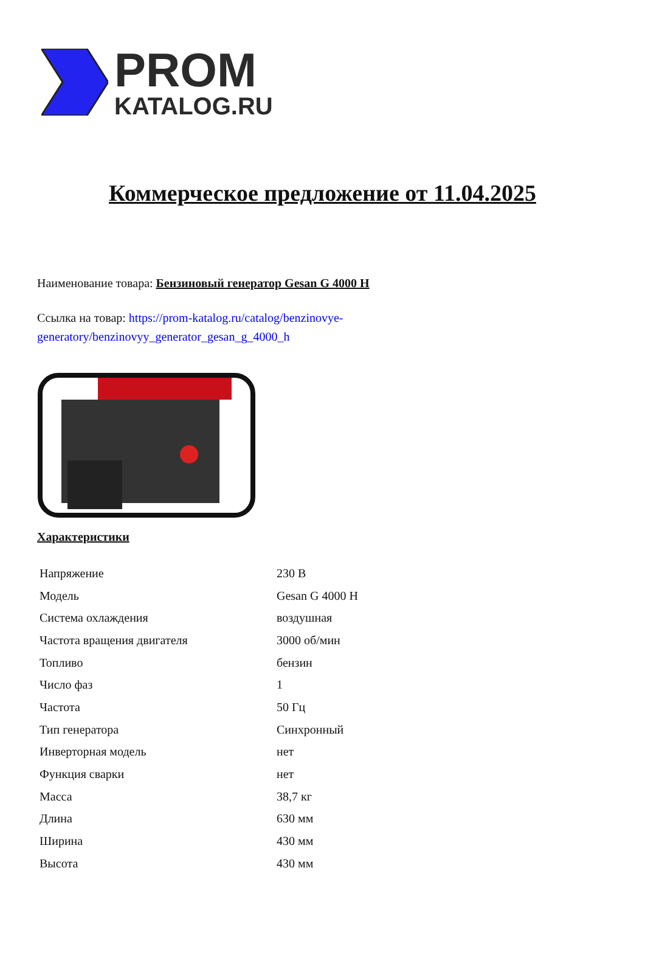PROM
KATALOG.RU
Коммерческое предложение от 11.04.2025
Наименование товара: Бензиновый генератор Gesan G 4000 H
Ссылка на товар: https://prom-katalog.ru/catalog/benzinovye-
generatory/benzinovyy_generator_gesan_g_4000_h
Характеристики
| Напряжение | 230 В |
| Модель | Gesan G 4000 H |
| Система охлаждения | воздушная |
| Частота вращения двигателя | 3000 об/мин |
| Топливо | бензин |
| Число фаз | 1 |
| Частота | 50 Гц |
| Тип генератора | Синхронный |
| Инверторная модель | нет |
| Функция сварки | нет |
| Масса | 38,7 кг |
| Длина | 630 мм |
| Ширина | 430 мм |
| Высота | 430 мм |